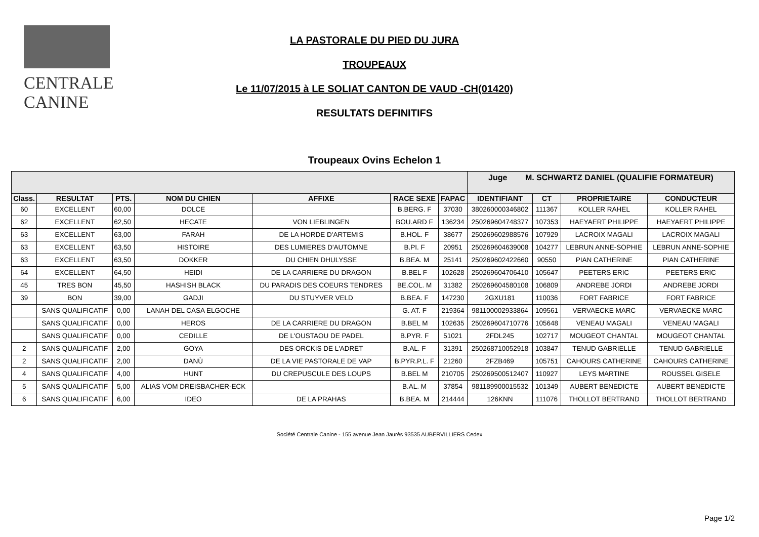CENTRALE
CANINE
LA PASTORALE DU PIED DU JURA
TROUPEAUX
Le 11/07/2015 à LE SOLIAT CANTON DE VAUD -CH(01420)
RESULTATS DEFINITIFS
Troupeaux Ovins Echelon 1
| | | | | | | | Juge M. SCHWARTZ DANIEL (QUALIFIE FORMATEUR) | | | |
| Class. | RESULTAT | PTS. | NOM DU CHIEN | AFFIXE | RACE SEXE | FAPAC | IDENTIFIANT | CT | PROPRIETAIRE | CONDUCTEUR |
| 60 | EXCELLENT | 60,00 | DOLCE | | B.BERG. F | 37030 | 380260000346802 | 111367 | KOLLER RAHEL | KOLLER RAHEL |
| 62 | EXCELLENT | 62,50 | HECATE | VON LIEBLINGEN | BOU.ARD F | 136234 | 250269604748377 | 107353 | HAEYAERT PHILIPPE | HAEYAERT PHILIPPE |
| 63 | EXCELLENT | 63,00 | FARAH | DE LA HORDE D'ARTEMIS | B.HOL. F | 38677 | 250269602988576 | 107929 | LACROIX MAGALI | LACROIX MAGALI |
| 63 | EXCELLENT | 63,50 | HISTOIRE | DES LUMIERES D'AUTOMNE | B.PI. F | 20951 | 250269604639008 | 104277 | LEBRUN ANNE-SOPHIE | LEBRUN ANNE-SOPHIE |
| 63 | EXCELLENT | 63,50 | DOKKER | DU CHIEN DHULYSSE | B.BEA. M | 25141 | 250269602422660 | 90550 | PIAN CATHERINE | PIAN CATHERINE |
| 64 | EXCELLENT | 64,50 | HEIDI | DE LA CARRIERE DU DRAGON | B.BEL F | 102628 | 250269604706410 | 105647 | PEETERS ERIC | PEETERS ERIC |
| 45 | TRES BON | 45,50 | HASHISH BLACK | DU PARADIS DES COEURS TENDRES | BE.COL. M | 31382 | 250269604580108 | 106809 | ANDREBE JORDI | ANDREBE JORDI |
| 39 | BON | 39,00 | GADJI | DU STUYVER VELD | B.BEA. F | 147230 | 2GXU181 | 110036 | FORT FABRICE | FORT FABRICE |
| | SANS QUALIFICATIF | 0,00 | LANAH DEL CASA ELGOCHE | | G. AT. F | 219364 | 981100002933864 | 109561 | VERVAECKE MARC | VERVAECKE MARC |
| | SANS QUALIFICATIF | 0,00 | HEROS | DE LA CARRIERE DU DRAGON | B.BEL M | 102635 | 250269604710776 | 105648 | VENEAU MAGALI | VENEAU MAGALI |
| | SANS QUALIFICATIF | 0,00 | CEDILLE | DE L'OUSTAOU DE PADEL | B.PYR. F | 51021 | 2FDL245 | 102717 | MOUGEOT CHANTAL | MOUGEOT CHANTAL |
| 2 | SANS QUALIFICATIF | 2,00 | GOYA | DES ORCKIS DE L'ADRET | B.AL. F | 31391 | 250268710052918 | 103847 | TENUD GABRIELLE | TENUD GABRIELLE |
| 2 | SANS QUALIFICATIF | 2,00 | DANÙ | DE LA VIE PASTORALE DE VAP | B.PYR.P.L. F | 21260 | 2FZB469 | 105751 | CAHOURS CATHERINE | CAHOURS CATHERINE |
| 4 | SANS QUALIFICATIF | 4,00 | HUNT | DU CREPUSCULE DES LOUPS | B.BEL M | 210705 | 250269500512407 | 110927 | LEYS MARTINE | ROUSSEL GISELE |
| 5 | SANS QUALIFICATIF | 5,00 | ALIAS VOM DREISBACHER-ECK | | B.AL. M | 37854 | 981189900015532 | 101349 | AUBERT BENEDICTE | AUBERT BENEDICTE |
| 6 | SANS QUALIFICATIF | 6,00 | IDEO | DE LA PRAHAS | B.BEA. M | 214444 | 126KNN | 111076 | THOLLOT BERTRAND | THOLLOT BERTRAND |
Société Centrale Canine - 155 avenue Jean Jaurès 93535 AUBERVILLIERS Cedex
Page 1/2